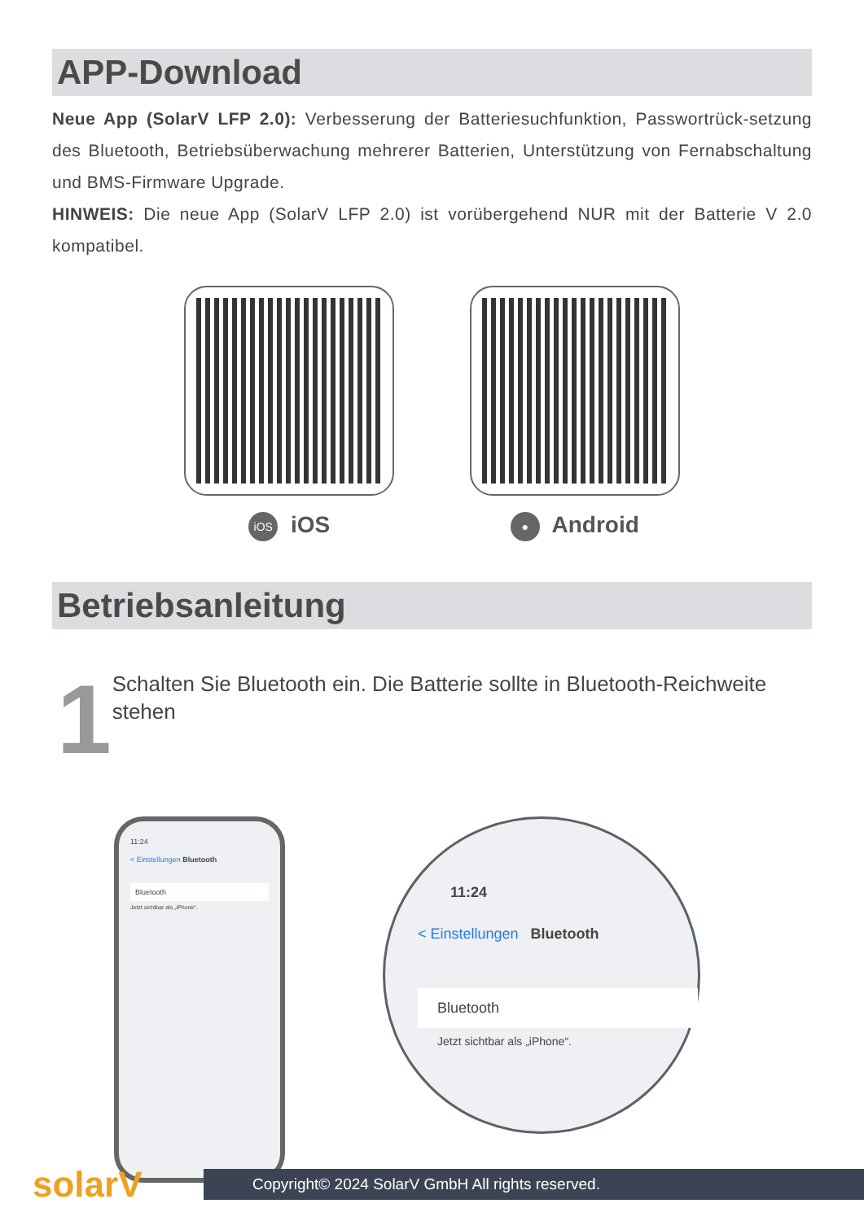APP-Download
Neue App (SolarV LFP 2.0): Verbesserung der Batteriesuchfunktion, Passwortrück-setzung des Bluetooth, Betriebsüberwachung mehrerer Batterien, Unterstützung von Fernabschaltung und BMS-Firmware Upgrade.
HINWEIS: Die neue App (SolarV LFP 2.0) ist vorübergehend NUR mit der Batterie V 2.0 kompatibel.
iOS iOS
● Android
Betriebsanleitung
1
Schalten Sie Bluetooth ein. Die Batterie sollte in Bluetooth-Reichweite stehen
11:24
< Einstellungen Bluetooth
Bluetooth
Jetzt sichtbar als „iPhone“.
11:24
< Einstellungen Bluetooth
Bluetooth
Jetzt sichtbar als „iPhone“.
solarV
Copyright© 2024 SolarV GmbH All rights reserved.